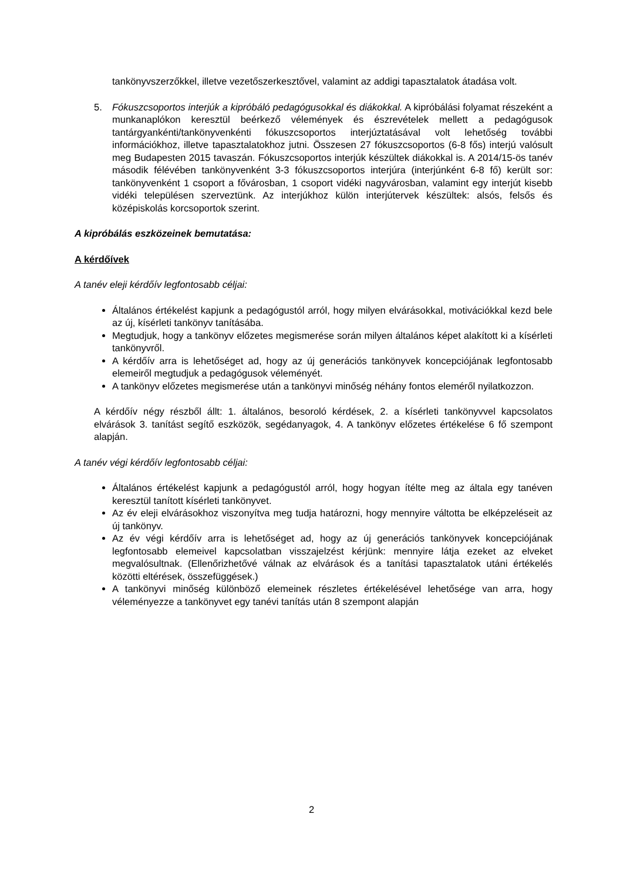tankönyvszerzőkkel, illetve vezetőszerkesztővel, valamint az addigi tapasztalatok átadása volt.
5. Fókuszcsoportos interjúk a kipróbáló pedagógusokkal és diákokkal. A kipróbálási folyamat részeként a munkanaplókon keresztül beérkező vélemények és észrevételek mellett a pedagógusok tantárgyankénti/tankönyvenkénti fókuszcsoportos interjúztatásával volt lehetőség további információkhoz, illetve tapasztalatokhoz jutni. Összesen 27 fókuszcsoportos (6-8 fős) interjú valósult meg Budapesten 2015 tavaszán. Fókuszcsoportos interjúk készültek diákokkal is. A 2014/15-ös tanév második félévében tankönyvenként 3-3 fókuszcsoportos interjúra (interjúnként 6-8 fő) került sor: tankönyvenként 1 csoport a fővárosban, 1 csoport vidéki nagyvárosban, valamint egy interjút kisebb vidéki településen szerveztünk. Az interjúkhoz külön interjútervek készültek: alsós, felsős és középiskolás korcsoportok szerint.
A kipróbálás eszközeinek bemutatása:
A kérdőívek
A tanév eleji kérdőív legfontosabb céljai:
Általános értékelést kapjunk a pedagógustól arról, hogy milyen elvárásokkal, motivációkkal kezd bele az új, kísérleti tankönyv tanításába.
Megtudjuk, hogy a tankönyv előzetes megismerése során milyen általános képet alakított ki a kísérleti tankönyvről.
A kérdőív arra is lehetőséget ad, hogy az új generációs tankönyvek koncepciójának legfontosabb elemeiről megtudjuk a pedagógusok véleményét.
A tankönyv előzetes megismerése után a tankönyvi minőség néhány fontos eleméről nyilatkozzon.
A kérdőív négy részből állt: 1. általános, besoroló kérdések, 2. a kísérleti tankönyvvel kapcsolatos elvárások 3. tanítást segítő eszközök, segédanyagok, 4. A tankönyv előzetes értékelése 6 fő szempont alapján.
A tanév végi kérdőív legfontosabb céljai:
Általános értékelést kapjunk a pedagógustól arról, hogy hogyan ítélte meg az általa egy tanéven keresztül tanított kísérleti tankönyvet.
Az év eleji elvárásokhoz viszonyítva meg tudja határozni, hogy mennyire váltotta be elképzeléseit az új tankönyv.
Az év végi kérdőív arra is lehetőséget ad, hogy az új generációs tankönyvek koncepciójának legfontosabb elemeivel kapcsolatban visszajelzést kérjünk: mennyire látja ezeket az elveket megvalósultnak. (Ellenőrizhetővé válnak az elvárások és a tanítási tapasztalatok utáni értékelés közötti eltérések, összefüggések.)
A tankönyvi minőség különböző elemeinek részletes értékelésével lehetősége van arra, hogy véleményezze a tankönyvet egy tanévi tanítás után 8 szempont alapján
2